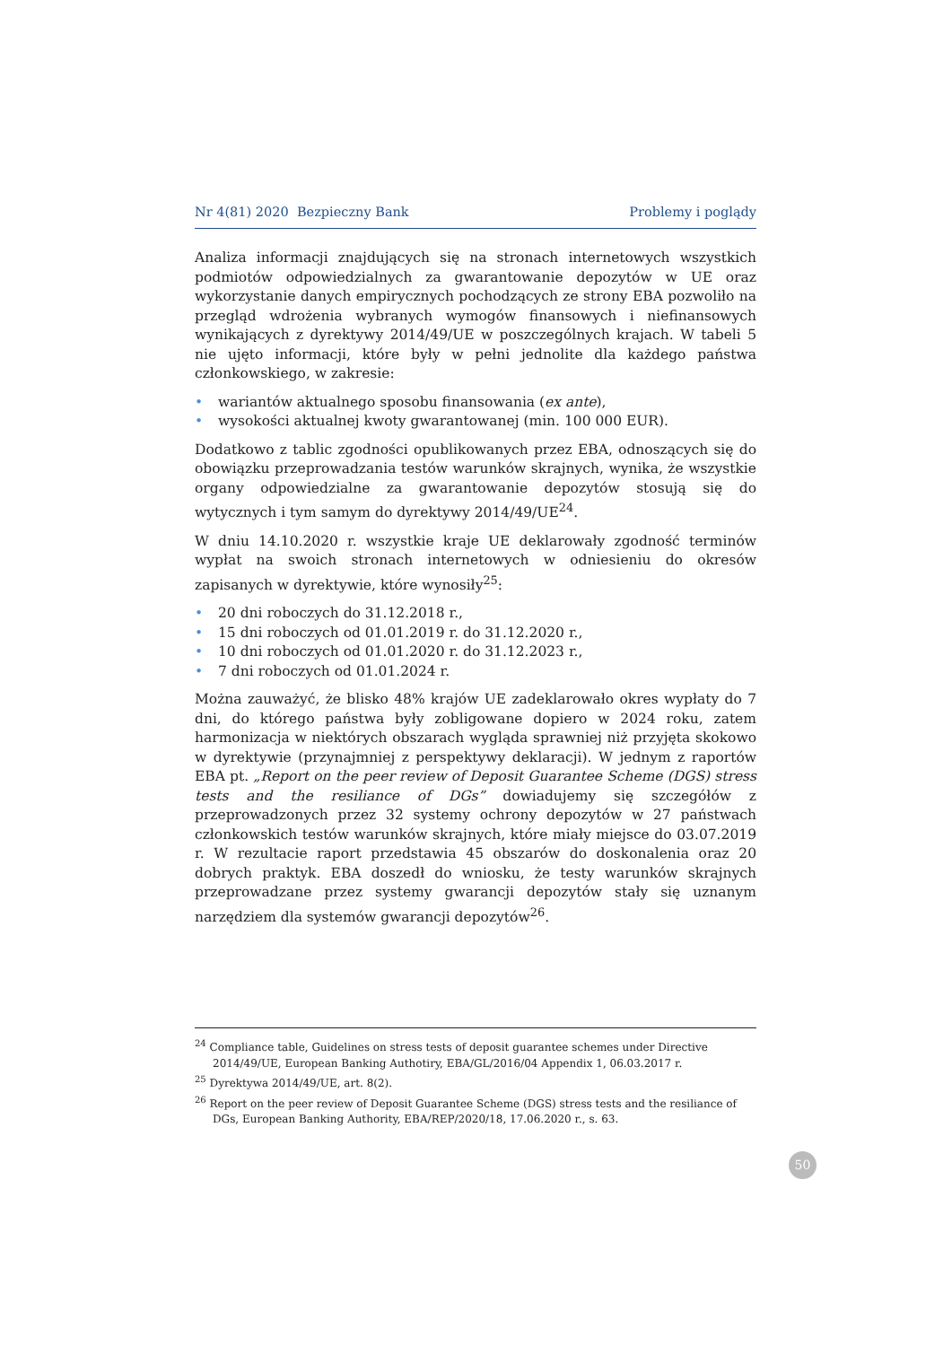Nr 4(81) 2020 Bezpieczny Bank Problemy i poglądy
Analiza informacji znajdujących się na stronach internetowych wszystkich podmiotów odpowiedzialnych za gwarantowanie depozytów w UE oraz wykorzystanie danych empirycznych pochodzących ze strony EBA pozwoliło na przegląd wdrożenia wybranych wymogów finansowych i niefinansowych wynikających z dyrektywy 2014/49/UE w poszczególnych krajach. W tabeli 5 nie ujęto informacji, które były w pełni jednolite dla każdego państwa członkowskiego, w zakresie:
• wariantów aktualnego sposobu finansowania (ex ante),
• wysokości aktualnej kwoty gwarantowanej (min. 100 000 EUR).
Dodatkowo z tablic zgodności opublikowanych przez EBA, odnoszących się do obowiązku przeprowadzania testów warunków skrajnych, wynika, że wszystkie organy odpowiedzialne za gwarantowanie depozytów stosują się do wytycznych i tym samym do dyrektywy 2014/49/UE<sup>24</sup>.
W dniu 14.10.2020 r. wszystkie kraje UE deklarowały zgodność terminów wypłat na swoich stronach internetowych w odniesieniu do okresów zapisanych w dyrektywie, które wynosiły<sup>25</sup>:
• 20 dni roboczych do 31.12.2018 r.,
• 15 dni roboczych od 01.01.2019 r. do 31.12.2020 r.,
• 10 dni roboczych od 01.01.2020 r. do 31.12.2023 r.,
• 7 dni roboczych od 01.01.2024 r.
Można zauważyć, że blisko 48% krajów UE zadeklarowało okres wypłaty do 7 dni, do którego państwa były zobligowane dopiero w 2024 roku, zatem harmonizacja w niektórych obszarach wygląda sprawniej niż przyjęta skokowo w dyrektywie (przynajmniej z perspektywy deklaracji). W jednym z raportów EBA pt. „Report on the peer review of Deposit Guarantee Scheme (DGS) stress tests and the resiliance of DGs” dowiadujemy się szczegółów z przeprowadzonych przez 32 systemy ochrony depozytów w 27 państwach członkowskich testów warunków skrajnych, które miały miejsce do 03.07.2019 r. W rezultacie raport przedstawia 45 obszarów do doskonalenia oraz 20 dobrych praktyk. EBA doszedł do wniosku, że testy warunków skrajnych przeprowadzane przez systemy gwarancji depozytów stały się uznanym narzędziem dla systemów gwarancji depozytów<sup>26</sup>.
<sup>24</sup> Compliance table, Guidelines on stress tests of deposit guarantee schemes under Directive 2014/49/UE, European Banking Authotiry, EBA/GL/2016/04 Appendix 1, 06.03.2017 r.
<sup>25</sup> Dyrektywa 2014/49/UE, art. 8(2).
<sup>26</sup> Report on the peer review of Deposit Guarantee Scheme (DGS) stress tests and the resiliance of DGs, European Banking Authority, EBA/REP/2020/18, 17.06.2020 r., s. 63.
50